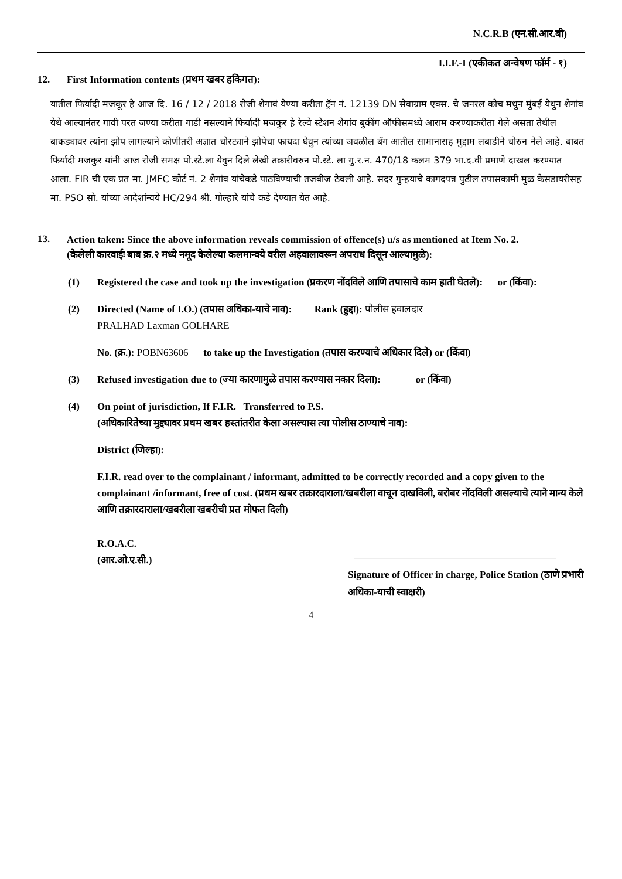N.C.R.B (एन.सी.आर.बी)
I.I.F.-I (एकीकत अन्वेषण फॉर्म - १)
12. First Information contents (प्रथम खबर हकिगत):
यातील फिर्यादी मजकूर हे आज दि. 16 / 12 / 2018 रोजी शेगावं येण्या करीता ट्रॅन नं. 12139 DN सेवाग्राम एक्स. चे जनरल कोच मधुन मुंबई येथुन शेगांव येथे आल्यानंतर गावी परत जण्या करीता गाडी नसल्याने फिर्यादी मजकुर हे रेल्वे स्टेशन शेगांव बुकींग ऑफीसमध्ये आराम करण्याकरीता गेले असता तेथील बाकड्यावर त्यांना झोप लागल्याने कोणीतरी अज्ञात चोरट्याने झोपेचा फायदा घेवुन त्यांच्या जवळील बॅग आतील सामानासह मुद्दाम लबाडीने चोरुन नेले आहे. बाबत फिर्यादी मजकुर यांनी आज रोजी समक्ष पो.स्टे.ला येवुन दिले लेखी तक्रारीवरुन पो.स्टे. ला गु.र.न. 470/18 कलम 379 भा.द.वी प्रमाणे दाखल करण्यात आला. FIR ची एक प्रत मा. JMFC कोर्ट नं. 2 शेगांव यांचेकडे पाठविण्याची तजबीज ठेवली आहे. सदर गुन्हयाचे कागदपत्र पुढील तपासकामी मुळ केसडायरीसह मा. PSO सो. यांच्या आदेशांन्वये HC/294 श्री. गोल्हारे यांचे कडे देण्यात येत आहे.
13.
Action taken: Since the above information reveals commission of offence(s) u/s as mentioned at Item No. 2.
(केलेली कारवाईः बाब क्र.२ मध्ये नमूद केलेल्या कलमान्वये वरील अहवालावरून अपराध दिसून आल्यामुळे):
(1) Registered the case and took up the investigation (प्रकरण नोंदविले आणि तपासाचे काम हाती घेतले): or (किंवा):
(2) Directed (Name of I.O.) (तपास अधिका-याचे नाव): Rank (हुद्दा): पोलीस हवालदार
PRALHAD Laxman GOLHARE
No. (क्र.): POBN63606 to take up the Investigation (तपास करण्याचे अधिकार दिले) or (किंवा)
(3) Refused investigation due to (ज्या कारणामुळे तपास करण्यास नकार दिला): or (किंवा)
(4) On point of jurisdiction, If F.I.R. Transferred to P.S.
(अधिकारितेच्या मुद्द्यावर प्रथम खबर हस्तांतरीत केला असल्यास त्या पोलीस ठाण्याचे नाव):
District (जिल्हा):
F.I.R. read over to the complainant / informant, admitted to be correctly recorded and a copy given to the complainant /informant, free of cost. (प्रथम खबर तक्रारदाराला/खबरीला वाचून दाखविली, बरोबर नोंदविली असल्याचे त्याने मान्य केले आणि तक्रारदाराला/खबरीला खबरीची प्रत मोफत दिली)
R.O.A.C.
(आर.ओ.ए.सी.)
Signature of Officer in charge, Police Station (ठाणे प्रभारी अधिका-याची स्वाक्षरी)
4